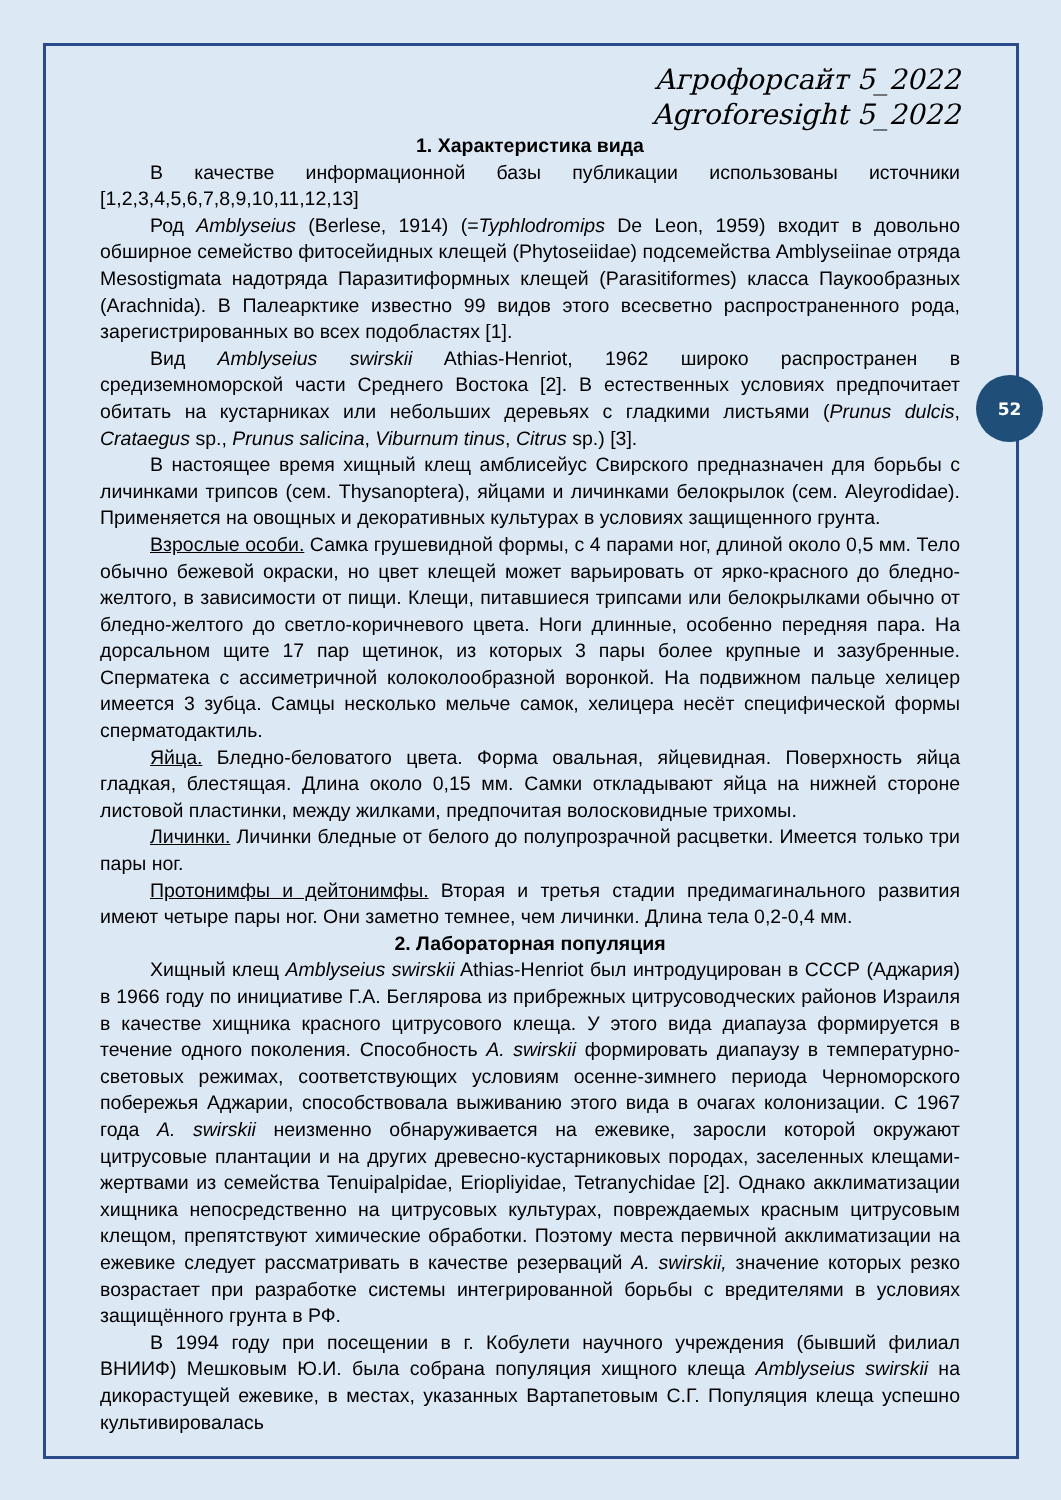52
Агрофорсайт 5_2022
Agroforesight 5_2022
1. Характеристика вида
В качестве информационной базы публикации использованы источники [1,2,3,4,5,6,7,8,9,10,11,12,13]
Род Amblyseius (Berlese, 1914) (=Typhlodromips De Leon, 1959) входит в довольно обширное семейство фитосейидных клещей (Phytoseiidae) подсемейства Amblyseiinae отряда Mesostigmata надотряда Паразитиформных клещей (Parasitiformes) класса Паукообразных (Arachnida). В Палеарктике известно 99 видов этого всесветно распространенного рода, зарегистрированных во всех подобластях [1].
Вид Amblyseius swirskii Athias-Henriot, 1962 широко распространен в средиземноморской части Среднего Востока [2]. В естественных условиях предпочитает обитать на кустарниках или небольших деревьях с гладкими листьями (Prunus dulcis, Crataegus sp., Prunus salicina, Viburnum tinus, Citrus sp.) [3].
В настоящее время хищный клещ амблисейус Свирского предназначен для борьбы с личинками трипсов (сем. Thysanoptera), яйцами и личинками белокрылок (сем. Aleyrodidae). Применяется на овощных и декоративных культурах в условиях защищенного грунта.
Взрослые особи. Самка грушевидной формы, с 4 парами ног, длиной около 0,5 мм. Тело обычно бежевой окраски, но цвет клещей может варьировать от ярко-красного до бледно-желтого, в зависимости от пищи. Клещи, питавшиеся трипсами или белокрылками обычно от бледно-желтого до светло-коричневого цвета. Ноги длинные, особенно передняя пара. На дорсальном щите 17 пар щетинок, из которых 3 пары более крупные и зазубренные. Сперматека с ассиметричной колоколообразной воронкой. На подвижном пальце хелицер имеется 3 зубца. Самцы несколько мельче самок, хелицера несёт специфической формы сперматодактиль.
Яйца. Бледно-беловатого цвета. Форма овальная, яйцевидная. Поверхность яйца гладкая, блестящая. Длина около 0,15 мм. Самки откладывают яйца на нижней стороне листовой пластинки, между жилками, предпочитая волосковидные трихомы.
Личинки. Личинки бледные от белого до полупрозрачной расцветки. Имеется только три пары ног.
Протонимфы и дейтонимфы. Вторая и третья стадии предимагинального развития имеют четыре пары ног. Они заметно темнее, чем личинки. Длина тела 0,2-0,4 мм.
2. Лабораторная популяция
Хищный клещ Amblyseius swirskii Athias-Henriot был интродуцирован в СССР (Аджария) в 1966 году по инициативе Г.А. Беглярова из прибрежных цитрусоводческих районов Израиля в качестве хищника красного цитрусового клеща. У этого вида диапауза формируется в течение одного поколения. Способность A. swirskii формировать диапаузу в температурно-световых режимах, соответствующих условиям осенне-зимнего периода Черноморского побережья Аджарии, способствовала выживанию этого вида в очагах колонизации. С 1967 года A. swirskii неизменно обнаруживается на ежевике, заросли которой окружают цитрусовые плантации и на других древесно-кустарниковых породах, заселенных клещами-жертвами из семейства Tenuipalpidae, Eriopliyidae, Tetranychidae [2]. Однако акклиматизации хищника непосредственно на цитрусовых культурах, повреждаемых красным цитрусовым клещом, препятствуют химические обработки. Поэтому места первичной акклиматизации на ежевике следует рассматривать в качестве резерваций A. swirskii, значение которых резко возрастает при разработке системы интегрированной борьбы с вредителями в условиях защищённого грунта в РФ.
В 1994 году при посещении в г. Кобулети научного учреждения (бывший филиал ВНИИФ) Мешковым Ю.И. была собрана популяция хищного клеща Amblyseius swirskii на дикорастущей ежевике, в местах, указанных Вартапетовым С.Г. Популяция клеща успешно культивировалась